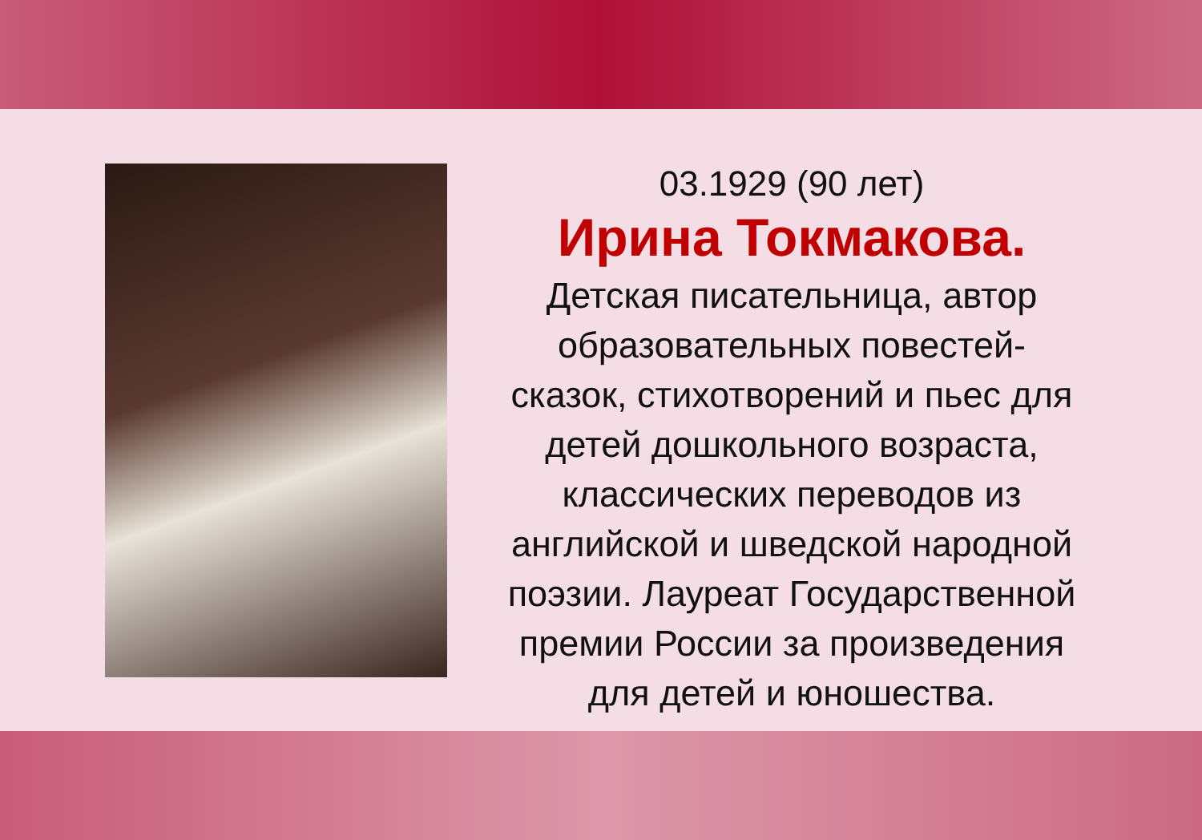03.1929 (90 лет)
Ирина Токмакова.
Детская писательница, автор
образовательных повестей-
сказок, стихотворений и пьес для
детей дошкольного возраста,
классических переводов из
английской и шведской народной
поэзии. Лауреат Государственной
премии России за произведения
для детей и юношества.